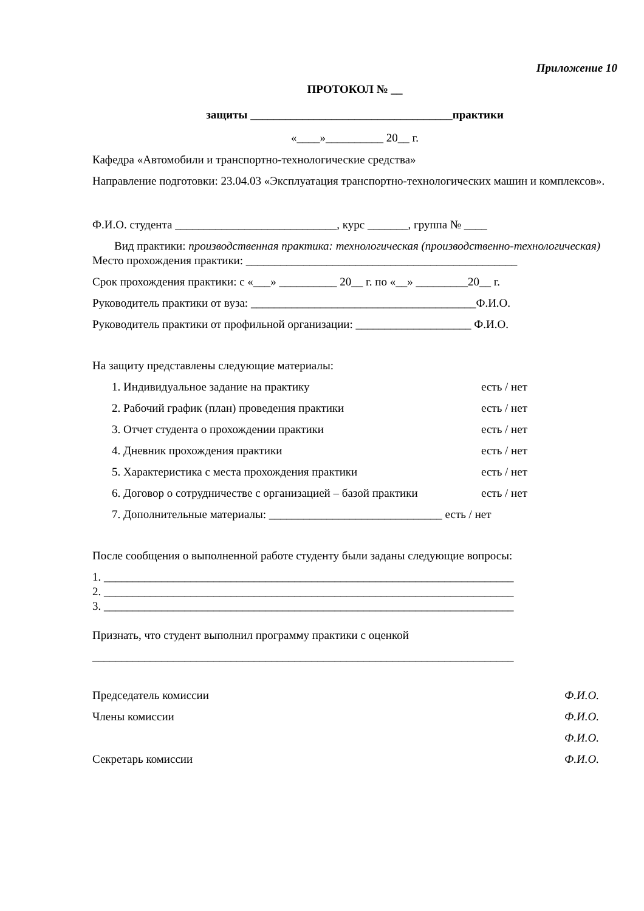Приложение 10
ПРОТОКОЛ № __
защиты ___________________________________практики
«____»__________ 20__ г.
Кафедра «Автомобили и транспортно-технологические средства»
Направление подготовки: 23.04.03 «Эксплуатация транспортно-технологических машин и комплексов».
Ф.И.О. студента ____________________________, курс _______, группа № ____
Вид практики: производственная практика: технологическая (производственно-технологическая)
Место прохождения практики: _______________________________________________
Срок прохождения практики: с «___» __________ 20__ г. по «__» _________20__ г.
Руководитель практики от вуза: _______________________________________Ф.И.О.
Руководитель практики от профильной организации: ____________________ Ф.И.О.
На защиту представлены следующие материалы:
1. Индивидуальное задание на практику есть / нет
2. Рабочий график (план) проведения практики есть / нет
3. Отчет студента о прохождении практики есть / нет
4. Дневник прохождения практики есть / нет
5. Характеристика с места прохождения практики есть / нет
6. Договор о сотрудничестве с организацией – базой практики есть / нет
7. Дополнительные материалы: ______________________________ есть / нет
После сообщения о выполненной работе студенту были заданы следующие вопросы:
1. _______________________________________________________________________
2. _______________________________________________________________________
3. _______________________________________________________________________
Признать, что студент выполнил программу практики с оценкой
_________________________________________________________________________
Председатель комиссии Ф.И.О.
Члены комиссии Ф.И.О.
Ф.И.О.
Секретарь комиссии Ф.И.О.